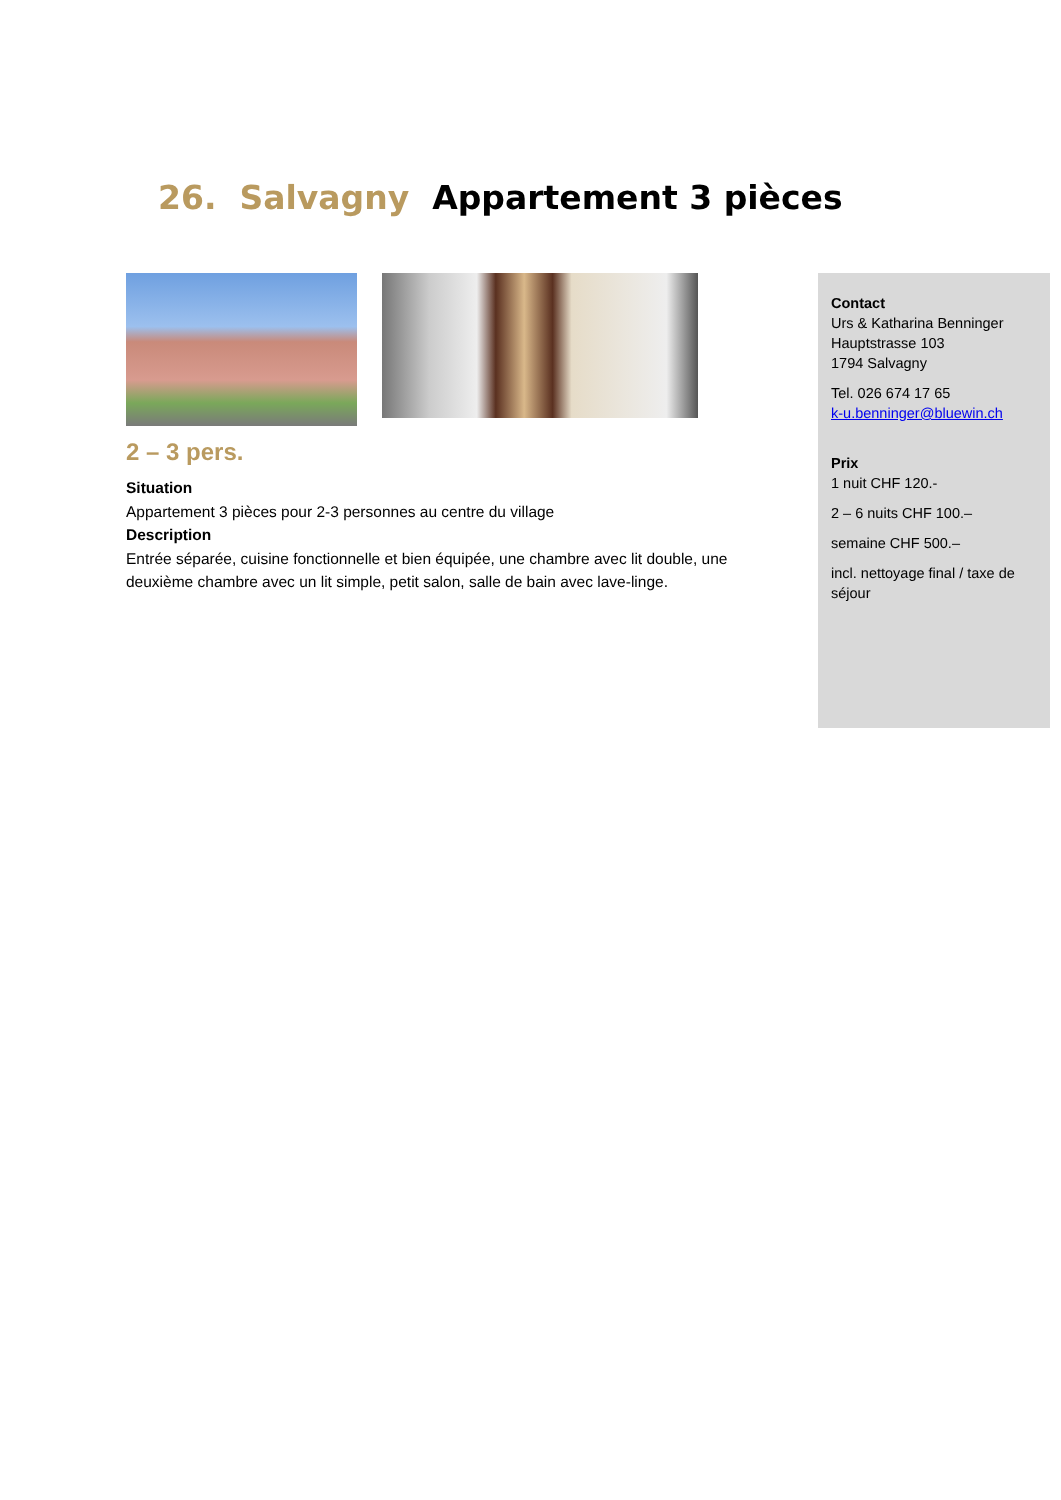26. Salvagny Appartement 3 pièces
2 – 3 pers.
Situation
Appartement 3 pièces pour 2-3 personnes au centre du village
Description
Entrée séparée, cuisine fonctionnelle et bien équipée, une chambre avec lit double, une deuxième chambre avec un lit simple, petit salon, salle de bain avec lave-linge.
Contact
Urs & Katharina Benninger
Hauptstrasse 103
1794 Salvagny
Tel. 026 674 17 65
k-u.benninger@bluewin.ch
Prix
1 nuit CHF 120.-
2 – 6 nuits CHF 100.–
semaine CHF 500.–
incl. nettoyage final / taxe de séjour